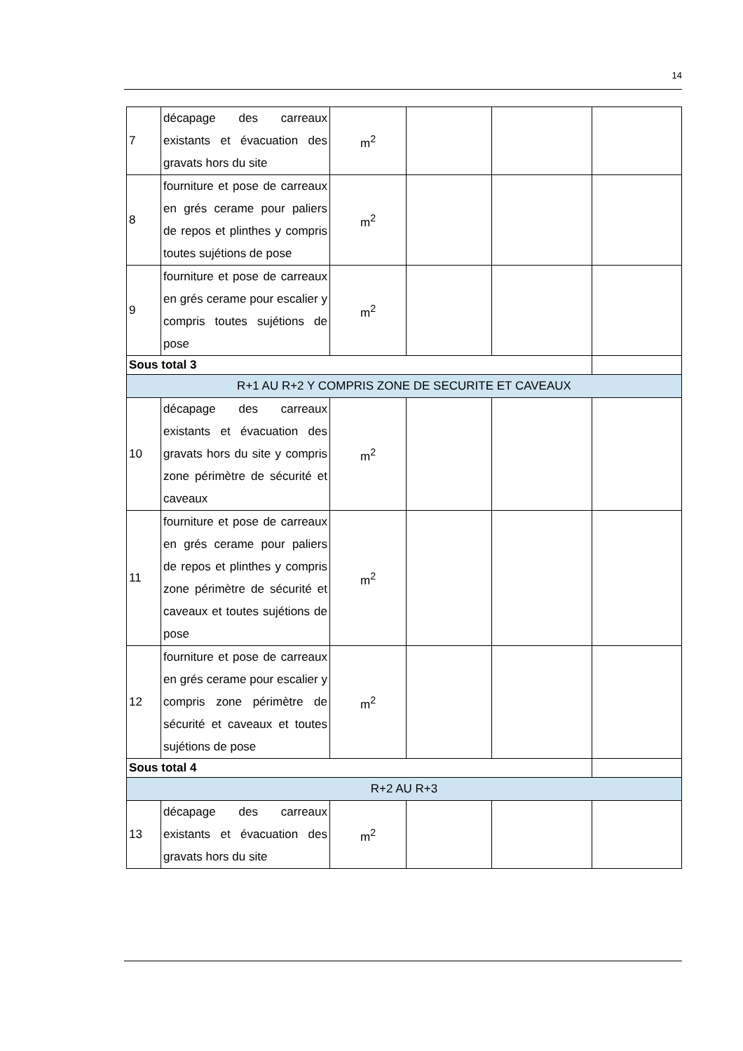14
| 7 | décapage des carreaux existants et évacuation des gravats hors du site | m<sup>2</sup> | | | |
| 8 | fourniture et pose de carreaux en grés cerame pour paliers de repos et plinthes y compris toutes sujétions de pose | m<sup>2</sup> | | | |
| 9 | fourniture et pose de carreaux en grés cerame pour escalier y compris toutes sujétions de pose | m<sup>2</sup> | | | |
| Sous total 3 | | | | | |
| R+1 AU R+2 Y COMPRIS ZONE DE SECURITE ET CAVEAUX | | | | | |
| 10 | décapage des carreaux existants et évacuation des gravats hors du site y compris zone périmètre de sécurité et caveaux | m<sup>2</sup> | | | |
| 11 | fourniture et pose de carreaux en grés cerame pour paliers de repos et plinthes y compris zone périmètre de sécurité et caveaux et toutes sujétions de pose | m<sup>2</sup> | | | |
| 12 | fourniture et pose de carreaux en grés cerame pour escalier y compris zone périmètre de sécurité et caveaux et toutes sujétions de pose | m<sup>2</sup> | | | |
| Sous total 4 | | | | | |
| R+2 AU R+3 | | | | | |
| 13 | décapage des carreaux existants et évacuation des gravats hors du site | m<sup>2</sup> | | | |